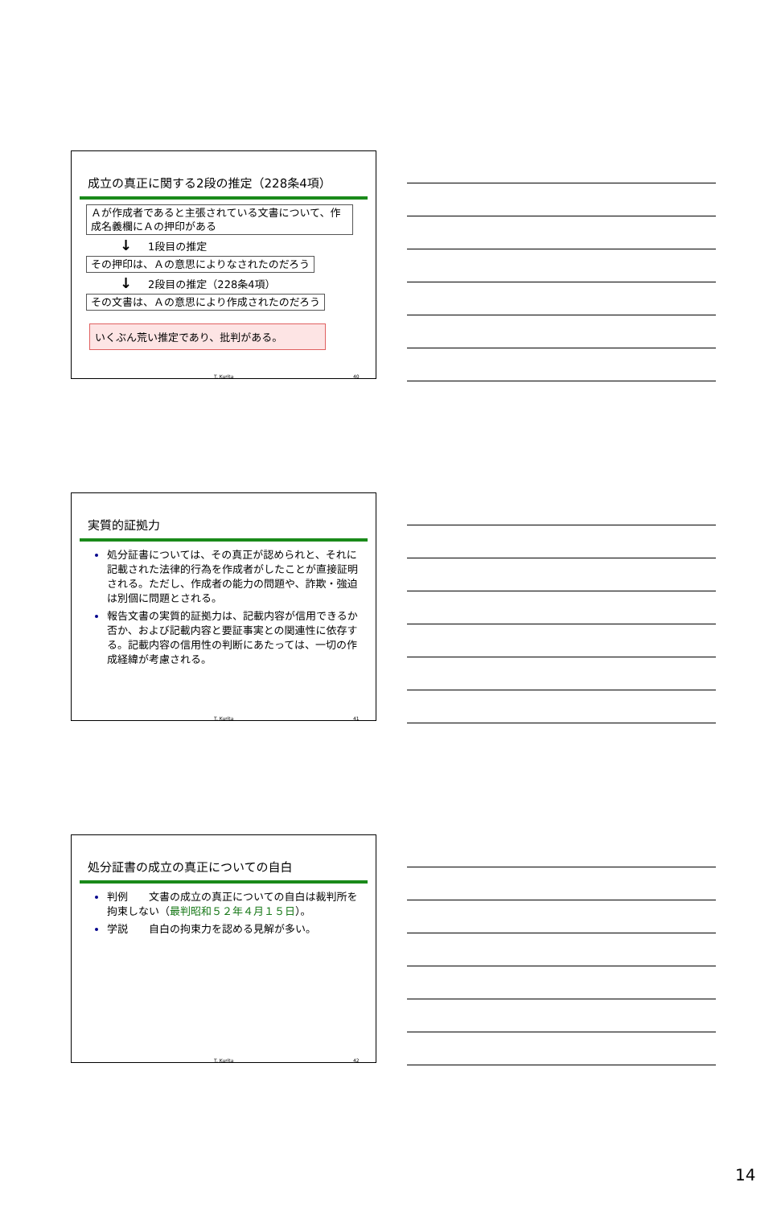成立の真正に関する2段の推定（228条4項）
Ａが作成者であると主張されている文書について、作成名義欄にＡの押印がある
↓ 1段目の推定
その押印は、Ａの意思によりなされたのだろう
↓ 2段目の推定（228条4項）
その文書は、Ａの意思により作成されたのだろう
いくぶん荒い推定であり、批判がある。
T. Kurita 40
実質的証拠力
処分証書については、その真正が認められと、それに記載された法律的行為を作成者がしたことが直接証明される。ただし、作成者の能力の問題や、詐欺・強迫は別個に問題とされる。
報告文書の実質的証拠力は、記載内容が信用できるか否か、および記載内容と要証事実との関連性に依存する。記載内容の信用性の判断にあたっては、一切の作成経緯が考慮される。
T. Kurita 41
処分証書の成立の真正についての自白
判例　　文書の成立の真正についての自白は裁判所を拘束しない（最判昭和５２年４月１５日）。
学説　　自白の拘束力を認める見解が多い。
T. Kurita 42
14